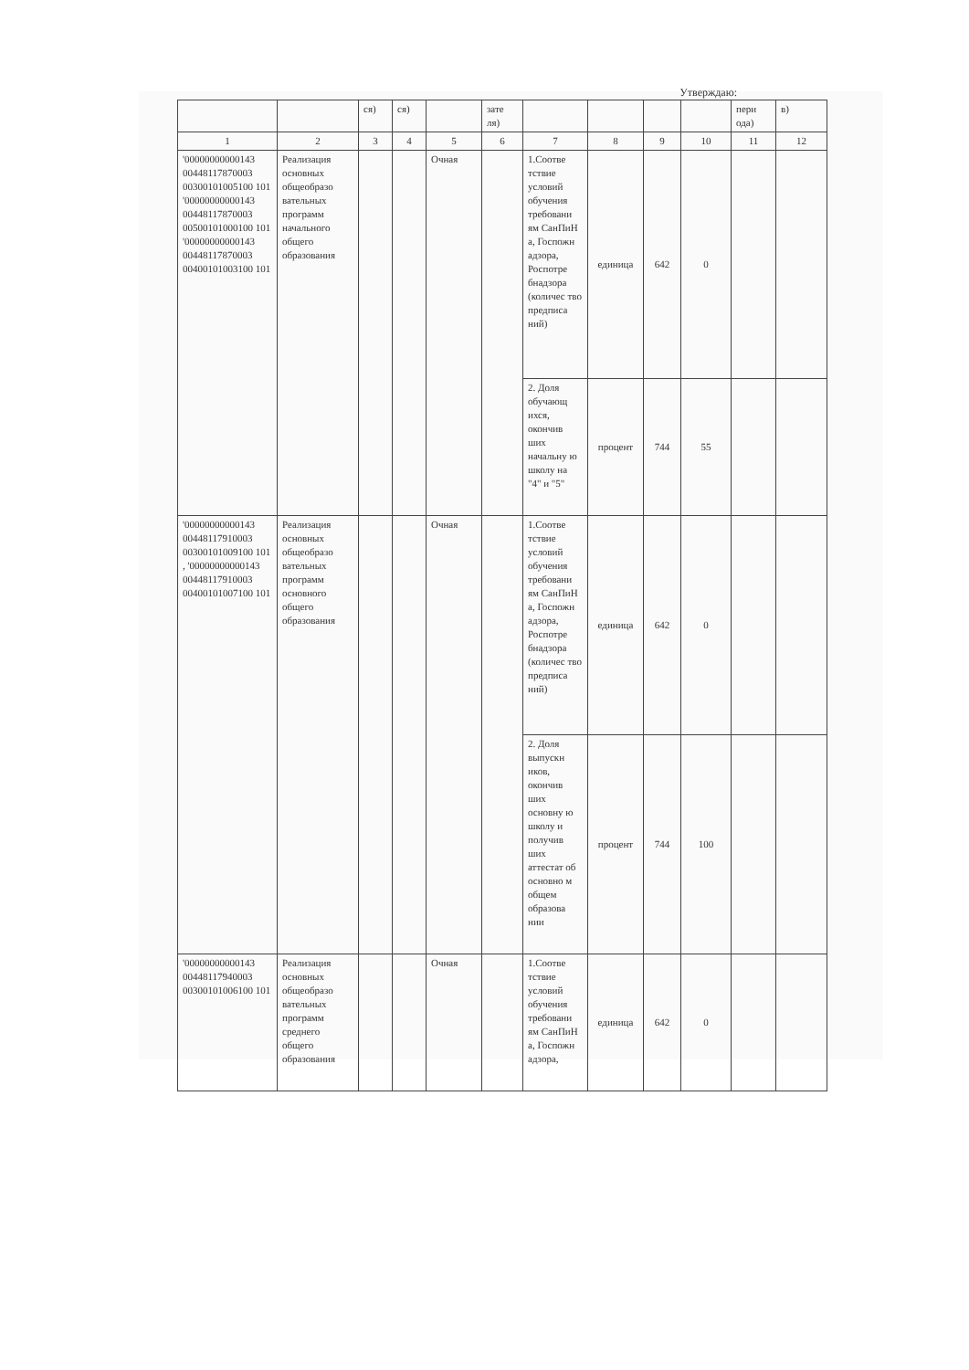Утверждаю:
| | | ся) | ся) | | зате ля) | | | | | пери ода) | в) |
| 1 | 2 | 3 | 4 | 5 | 6 | 7 | 8 | 9 | 10 | 11 | 12 |
| '00000000000143 00448117870003 00300101005100 101 '00000000000143 00448117870003 00500101000100 101 '00000000000143 00448117870003 00400101003100 101 | Реализация основных общеобразо вательных программ начального общего образования | | | Очная | | 1.Соотве тствие условий обучения требовани ям СанПиН а, Госпожн адзора, Роспотре бнадзора (количес тво предписа ний) | единица | 642 | 0 | | |
| | | | | | | 2. Доля обучающ ихся, окончив ших начальну ю школу на "4" и "5" | процент | 744 | 55 | | |
| '00000000000143 00448117910003 00300101009100 101 , '00000000000143 00448117910003 00400101007100 101 | Реализация основных общеобразо вательных программ основного общего образования | | | Очная | | 1.Соотве тствие условий обучения требовани ям СанПиН а, Госпожн адзора, Роспотре бнадзора (количес тво предписа ний) | единица | 642 | 0 | | |
| | | | | | | 2. Доля выпускн иков, окончив ших основну ю школу и получив ших аттестат об основно м общем образова нии | процент | 744 | 100 | | |
| '00000000000143 00448117940003 00300101006100 101 | Реализация основных общеобразо вательных программ среднего общего образования | | | Очная | | 1.Соотве тствие условий обучения требовани ям СанПиН а, Госпожн адзора, | единица | 642 | 0 | | |